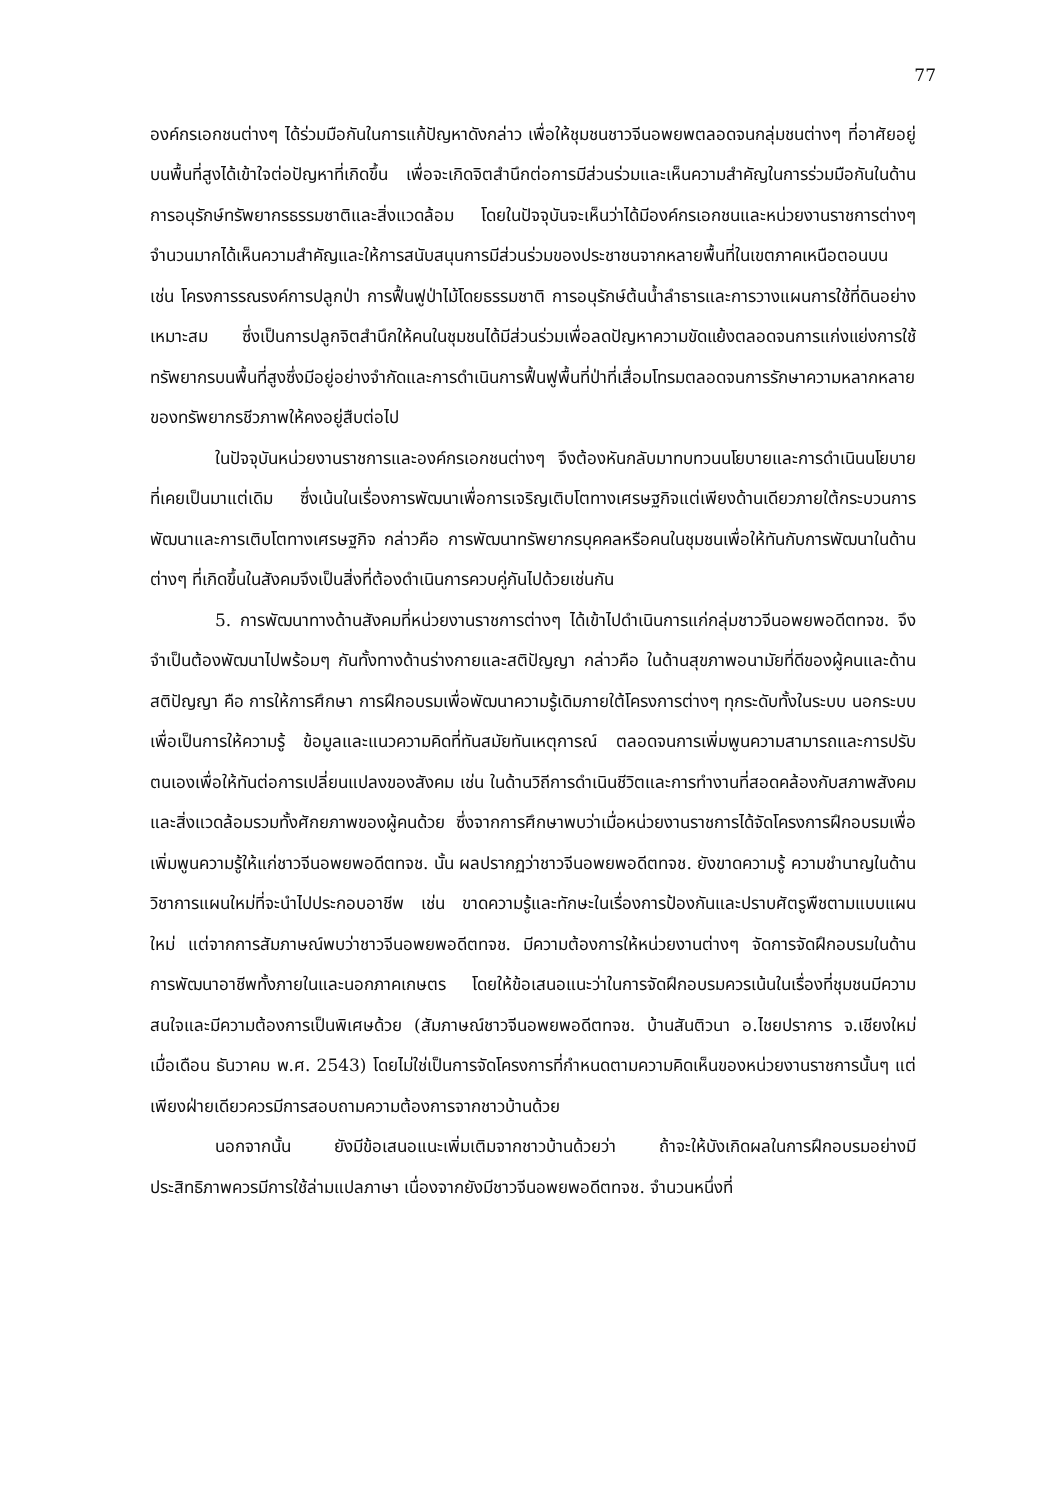77
องค์กรเอกชนต่างๆ ได้ร่วมมือกันในการแก้ปัญหาดังกล่าว เพื่อให้ชุมชนชาวจีนอพยพตลอดจนกลุ่มชนต่างๆ ที่อาศัยอยู่บนพื้นที่สูงได้เข้าใจต่อปัญหาที่เกิดขึ้น เพื่อจะเกิดจิตสำนึกต่อการมีส่วนร่วมและเห็นความสำคัญในการร่วมมือกันในด้านการอนุรักษ์ทรัพยากรธรรมชาติและสิ่งแวดล้อม โดยในปัจจุบันจะเห็นว่าได้มีองค์กรเอกชนและหน่วยงานราชการต่างๆ จำนวนมากได้เห็นความสำคัญและให้การสนับสนุนการมีส่วนร่วมของประชาชนจากหลายพื้นที่ในเขตภาคเหนือตอนบน เช่น โครงการรณรงค์การปลูกป่า การฟื้นฟูป่าไม้โดยธรรมชาติ การอนุรักษ์ต้นน้ำลำธารและการวางแผนการใช้ที่ดินอย่างเหมาะสม ซึ่งเป็นการปลูกจิตสำนึกให้คนในชุมชนได้มีส่วนร่วมเพื่อลดปัญหาความขัดแย้งตลอดจนการแก่งแย่งการใช้ทรัพยากรบนพื้นที่สูงซึ่งมีอยู่อย่างจำกัดและการดำเนินการฟื้นฟูพื้นที่ป่าที่เสื่อมโทรมตลอดจนการรักษาความหลากหลายของทรัพยากรชีวภาพให้คงอยู่สืบต่อไป
ในปัจจุบันหน่วยงานราชการและองค์กรเอกชนต่างๆ จึงต้องหันกลับมาทบทวนนโยบายและการดำเนินนโยบายที่เคยเป็นมาแต่เดิม ซึ่งเน้นในเรื่องการพัฒนาเพื่อการเจริญเติบโตทางเศรษฐกิจแต่เพียงด้านเดียวภายใต้กระบวนการพัฒนาและการเติบโตทางเศรษฐกิจ กล่าวคือ การพัฒนาทรัพยากรบุคคลหรือคนในชุมชนเพื่อให้ทันกับการพัฒนาในด้านต่างๆ ที่เกิดขึ้นในสังคมจึงเป็นสิ่งที่ต้องดำเนินการควบคู่กันไปด้วยเช่นกัน
5. การพัฒนาทางด้านสังคมที่หน่วยงานราชการต่างๆ ได้เข้าไปดำเนินการแก่กลุ่มชาวจีนอพยพอดีตทจช. จึงจำเป็นต้องพัฒนาไปพร้อมๆ กันทั้งทางด้านร่างกายและสติปัญญา กล่าวคือ ในด้านสุขภาพอนามัยที่ดีของผู้คนและด้านสติปัญญา คือ การให้การศึกษา การฝึกอบรมเพื่อพัฒนาความรู้เดิมภายใต้โครงการต่างๆ ทุกระดับทั้งในระบบ นอกระบบ เพื่อเป็นการให้ความรู้ ข้อมูลและแนวความคิดที่ทันสมัยทันเหตุการณ์ ตลอดจนการเพิ่มพูนความสามารถและการปรับตนเองเพื่อให้ทันต่อการเปลี่ยนแปลงของสังคม เช่น ในด้านวิถีการดำเนินชีวิตและการทำงานที่สอดคล้องกับสภาพสังคม และสิ่งแวดล้อมรวมทั้งศักยภาพของผู้คนด้วย ซึ่งจากการศึกษาพบว่าเมื่อหน่วยงานราชการได้จัดโครงการฝึกอบรมเพื่อเพิ่มพูนความรู้ให้แก่ชาวจีนอพยพอดีตทจช. นั้น ผลปรากฏว่าชาวจีนอพยพอดีตทจช. ยังขาดความรู้ ความชำนาญในด้านวิชาการแผนใหม่ที่จะนำไปประกอบอาชีพ เช่น ขาดความรู้และทักษะในเรื่องการป้องกันและปราบศัตรูพืชตามแบบแผนใหม่ แต่จากการสัมภาษณ์พบว่าชาวจีนอพยพอดีตทจช. มีความต้องการให้หน่วยงานต่างๆ จัดการจัดฝึกอบรมในด้านการพัฒนาอาชีพทั้งภายในและนอกภาคเกษตร โดยให้ข้อเสนอแนะว่าในการจัดฝึกอบรมควรเน้นในเรื่องที่ชุมชนมีความสนใจและมีความต้องการเป็นพิเศษด้วย (สัมภาษณ์ชาวจีนอพยพอดีตทจช. บ้านสันติวนา อ.ไชยปราการ จ.เชียงใหม่ เมื่อเดือน ธันวาคม พ.ศ. 2543) โดยไม่ใช่เป็นการจัดโครงการที่กำหนดตามความคิดเห็นของหน่วยงานราชการนั้นๆ แต่เพียงฝ่ายเดียวควรมีการสอบถามความต้องการจากชาวบ้านด้วย
นอกจากนั้น ยังมีข้อเสนอแนะเพิ่มเติมจากชาวบ้านด้วยว่า ถ้าจะให้บังเกิดผลในการฝึกอบรมอย่างมีประสิทธิภาพควรมีการใช้ล่ามแปลภาษา เนื่องจากยังมีชาวจีนอพยพอดีตทจช. จำนวนหนึ่งที่